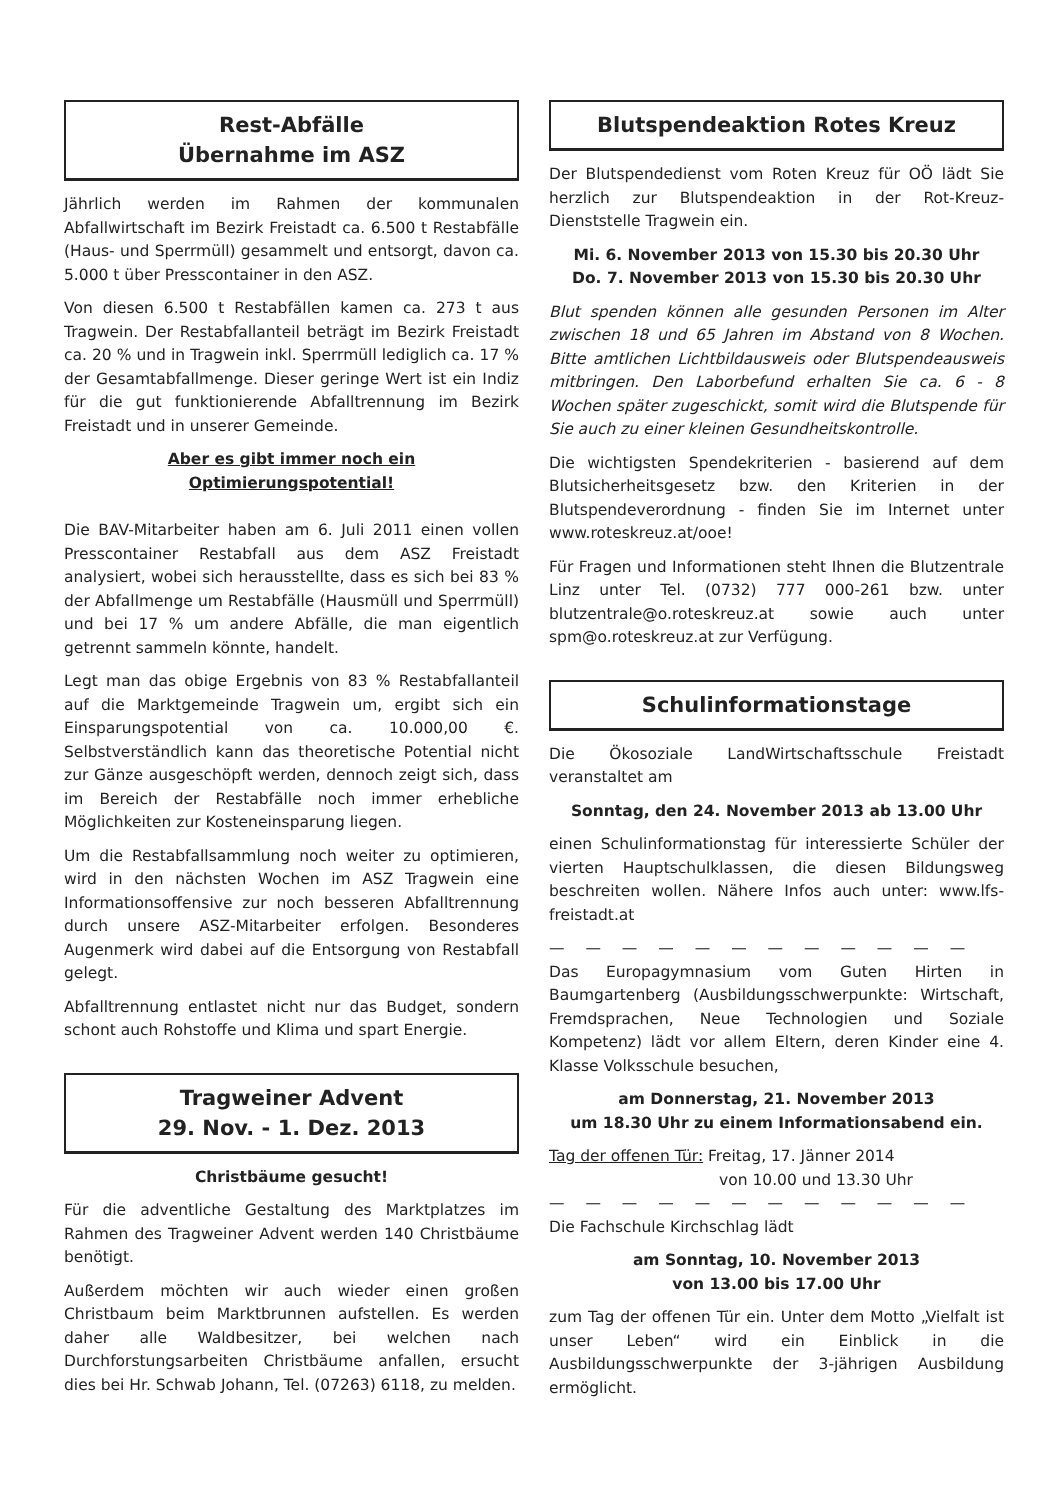Rest-Abfälle
Übernahme im ASZ
Jährlich werden im Rahmen der kommunalen Abfallwirtschaft im Bezirk Freistadt ca. 6.500 t Restabfälle (Haus- und Sperrmüll) gesammelt und entsorgt, davon ca. 5.000 t über Presscontainer in den ASZ.
Von diesen 6.500 t Restabfällen kamen ca. 273 t aus Tragwein. Der Restabfallanteil beträgt im Bezirk Freistadt ca. 20 % und in Tragwein inkl. Sperrmüll lediglich ca. 17 % der Gesamtabfallmenge. Dieser geringe Wert ist ein Indiz für die gut funktionierende Abfalltrennung im Bezirk Freistadt und in unserer Gemeinde.
Aber es gibt immer noch ein Optimierungspotential!
Die BAV-Mitarbeiter haben am 6. Juli 2011 einen vollen Presscontainer Restabfall aus dem ASZ Freistadt analysiert, wobei sich herausstellte, dass es sich bei 83 % der Abfallmenge um Restabfälle (Hausmüll und Sperrmüll) und bei 17 % um andere Abfälle, die man eigentlich getrennt sammeln könnte, handelt.
Legt man das obige Ergebnis von 83 % Restabfallanteil auf die Marktgemeinde Tragwein um, ergibt sich ein Einsparungspotential von ca. 10.000,00 €. Selbstverständlich kann das theoretische Potential nicht zur Gänze ausgeschöpft werden, dennoch zeigt sich, dass im Bereich der Restabfälle noch immer erhebliche Möglichkeiten zur Kosteneinsparung liegen.
Um die Restabfallsammlung noch weiter zu optimieren, wird in den nächsten Wochen im ASZ Tragwein eine Informationsoffensive zur noch besseren Abfalltrennung durch unsere ASZ-Mitarbeiter erfolgen. Besonderes Augenmerk wird dabei auf die Entsorgung von Restabfall gelegt.
Abfalltrennung entlastet nicht nur das Budget, sondern schont auch Rohstoffe und Klima und spart Energie.
Tragweiner Advent
29. Nov. - 1. Dez. 2013
Christbäume gesucht!
Für die adventliche Gestaltung des Marktplatzes im Rahmen des Tragweiner Advent werden 140 Christbäume benötigt.
Außerdem möchten wir auch wieder einen großen Christbaum beim Marktbrunnen aufstellen. Es werden daher alle Waldbesitzer, bei welchen nach Durchforstungsarbeiten Christbäume anfallen, ersucht dies bei Hr. Schwab Johann, Tel. (07263) 6118, zu melden.
Blutspendeaktion Rotes Kreuz
Der Blutspendedienst vom Roten Kreuz für OÖ lädt Sie herzlich zur Blutspendeaktion in der Rot-Kreuz-Dienststelle Tragwein ein.
Mi. 6. November 2013 von 15.30 bis 20.30 Uhr
Do. 7. November 2013 von 15.30 bis 20.30 Uhr
Blut spenden können alle gesunden Personen im Alter zwischen 18 und 65 Jahren im Abstand von 8 Wochen. Bitte amtlichen Lichtbildausweis oder Blutspendeausweis mitbringen. Den Laborbefund erhalten Sie ca. 6 - 8 Wochen später zugeschickt, somit wird die Blutspende für Sie auch zu einer kleinen Gesundheitskontrolle.
Die wichtigsten Spendekriterien - basierend auf dem Blutsicherheitsgesetz bzw. den Kriterien in der Blutspendeverordnung - finden Sie im Internet unter www.roteskreuz.at/ooe!
Für Fragen und Informationen steht Ihnen die Blutzentrale Linz unter Tel. (0732) 777 000-261 bzw. unter blutzentrale@o.roteskreuz.at sowie auch unter spm@o.roteskreuz.at zur Verfügung.
Schulinformationstage
Die Ökosoziale LandWirtschaftsschule Freistadt veranstaltet am
Sonntag, den 24. November 2013 ab 13.00 Uhr
einen Schulinformationstag für interessierte Schüler der vierten Hauptschulklassen, die diesen Bildungsweg beschreiten wollen. Nähere Infos auch unter: www.lfs-freistadt.at
— — — — — — — — — — — —
Das Europagymnasium vom Guten Hirten in Baumgartenberg (Ausbildungsschwerpunkte: Wirtschaft, Fremdsprachen, Neue Technologien und Soziale Kompetenz) lädt vor allem Eltern, deren Kinder eine 4. Klasse Volksschule besuchen,
am Donnerstag, 21. November 2013
um 18.30 Uhr zu einem Informationsabend ein.
Tag der offenen Tür: Freitag, 17. Jänner 2014
von 10.00 und 13.30 Uhr
— — — — — — — — — — — —
Die Fachschule Kirchschlag lädt
am Sonntag, 10. November 2013
von 13.00 bis 17.00 Uhr
zum Tag der offenen Tür ein. Unter dem Motto „Vielfalt ist unser Leben“ wird ein Einblick in die Ausbildungsschwerpunkte der 3-jährigen Ausbildung ermöglicht.